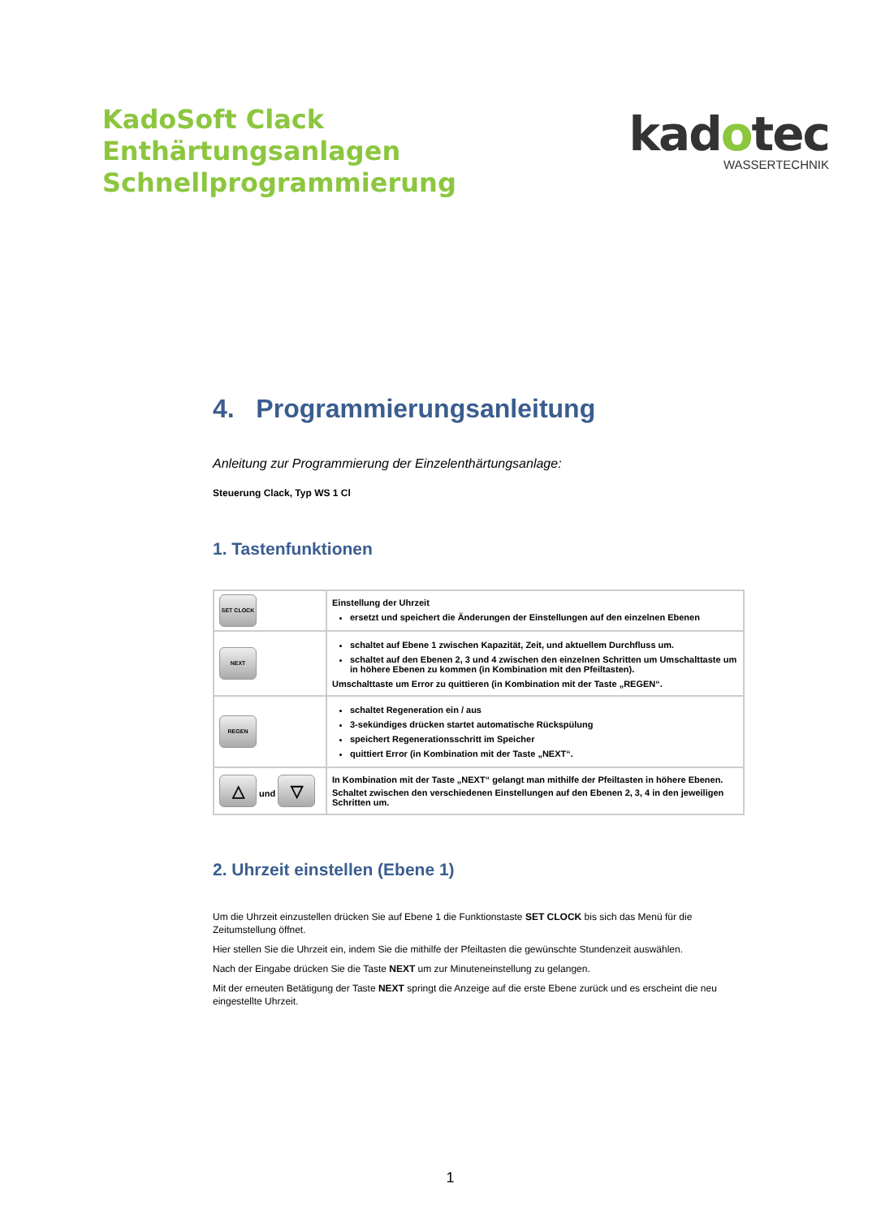KadoSoft Clack
Enthärtungsanlagen
Schnellprogrammierung
kadotec
WASSERTECHNIK
4. Programmierungsanleitung
Anleitung zur Programmierung der Einzelenthärtungsanlage:
Steuerung Clack, Typ WS 1 Cl
1. Tastenfunktionen
| SET CLOCK | Einstellung der Uhrzeit ersetzt und speichert die Änderungen der Einstellungen auf den einzelnen Ebenen |
| NEXT | schaltet auf Ebene 1 zwischen Kapazität, Zeit, und aktuellem Durchfluss um. schaltet auf den Ebenen 2, 3 und 4 zwischen den einzelnen Schritten um Umschalttaste um in höhere Ebenen zu kommen (in Kombination mit den Pfeiltasten). Umschalttaste um Error zu quittieren (in Kombination mit der Taste „REGEN“. |
| REGEN | schaltet Regeneration ein / aus 3-sekündiges drücken startet automatische Rückspülung speichert Regenerationsschritt im Speicher quittiert Error (in Kombination mit der Taste „NEXT“. |
| △ und ▽ | In Kombination mit der Taste „NEXT“ gelangt man mithilfe der Pfeiltasten in höhere Ebenen. Schaltet zwischen den verschiedenen Einstellungen auf den Ebenen 2, 3, 4 in den jeweiligen Schritten um. |
2. Uhrzeit einstellen (Ebene 1)
Um die Uhrzeit einzustellen drücken Sie auf Ebene 1 die Funktionstaste SET CLOCK bis sich das Menü für die Zeitumstellung öffnet.
Hier stellen Sie die Uhrzeit ein, indem Sie die mithilfe der Pfeiltasten die gewünschte Stundenzeit auswählen.
Nach der Eingabe drücken Sie die Taste NEXT um zur Minuteneinstellung zu gelangen.
Mit der erneuten Betätigung der Taste NEXT springt die Anzeige auf die erste Ebene zurück und es erscheint die neu eingestellte Uhrzeit.
1